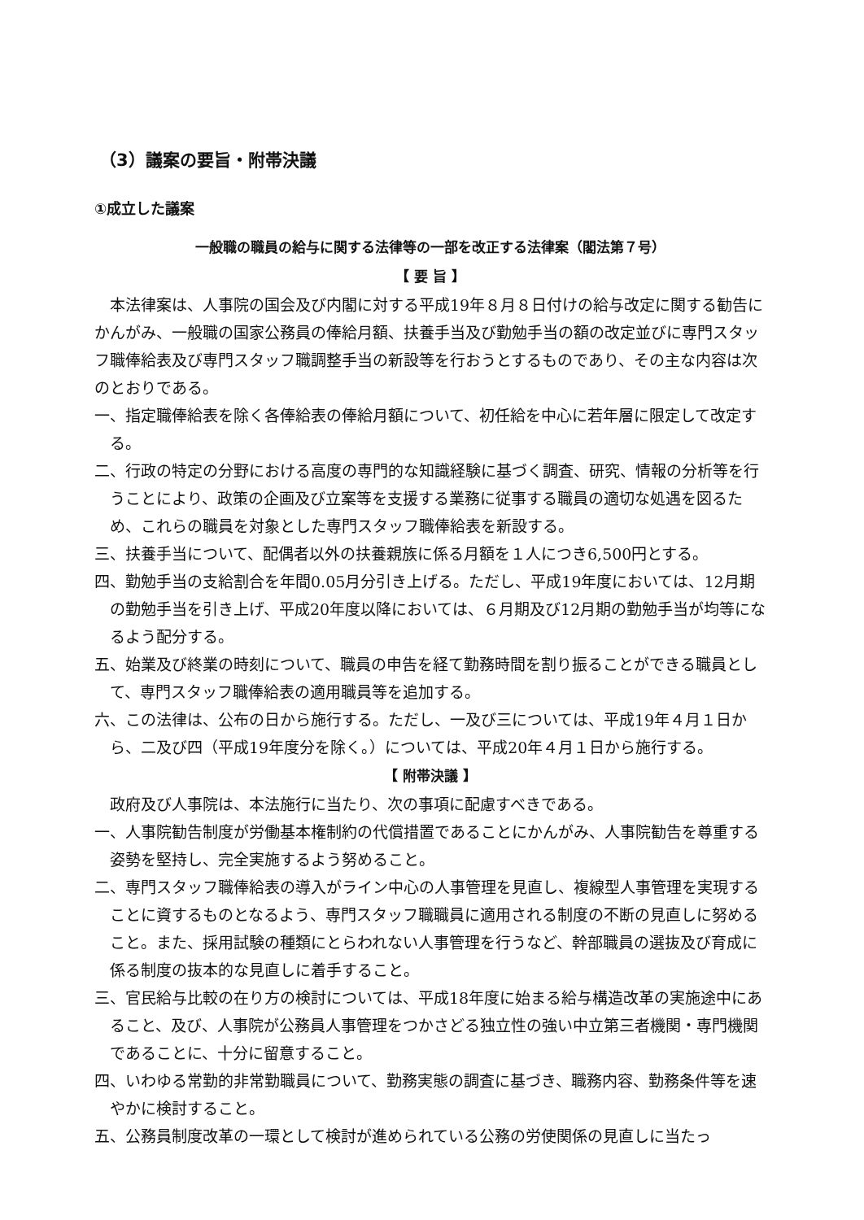（3）議案の要旨・附帯決議
①成立した議案
一般職の職員の給与に関する法律等の一部を改正する法律案（閣法第７号）
【 要 旨 】
本法律案は、人事院の国会及び内閣に対する平成19年８月８日付けの給与改定に関する勧告にかんがみ、一般職の国家公務員の俸給月額、扶養手当及び勤勉手当の額の改定並びに専門スタッフ職俸給表及び専門スタッフ職調整手当の新設等を行おうとするものであり、その主な内容は次のとおりである。
一、指定職俸給表を除く各俸給表の俸給月額について、初任給を中心に若年層に限定して改定する。
二、行政の特定の分野における高度の専門的な知識経験に基づく調査、研究、情報の分析等を行うことにより、政策の企画及び立案等を支援する業務に従事する職員の適切な処遇を図るため、これらの職員を対象とした専門スタッフ職俸給表を新設する。
三、扶養手当について、配偶者以外の扶養親族に係る月額を１人につき6,500円とする。
四、勤勉手当の支給割合を年間0.05月分引き上げる。ただし、平成19年度においては、12月期の勤勉手当を引き上げ、平成20年度以降においては、６月期及び12月期の勤勉手当が均等になるよう配分する。
五、始業及び終業の時刻について、職員の申告を経て勤務時間を割り振ることができる職員として、専門スタッフ職俸給表の適用職員等を追加する。
六、この法律は、公布の日から施行する。ただし、一及び三については、平成19年４月１日から、二及び四（平成19年度分を除く。）については、平成20年４月１日から施行する。
【 附帯決議 】
政府及び人事院は、本法施行に当たり、次の事項に配慮すべきである。
一、人事院勧告制度が労働基本権制約の代償措置であることにかんがみ、人事院勧告を尊重する姿勢を堅持し、完全実施するよう努めること。
二、専門スタッフ職俸給表の導入がライン中心の人事管理を見直し、複線型人事管理を実現することに資するものとなるよう、専門スタッフ職職員に適用される制度の不断の見直しに努めること。また、採用試験の種類にとらわれない人事管理を行うなど、幹部職員の選抜及び育成に係る制度の抜本的な見直しに着手すること。
三、官民給与比較の在り方の検討については、平成18年度に始まる給与構造改革の実施途中にあること、及び、人事院が公務員人事管理をつかさどる独立性の強い中立第三者機関・専門機関であることに、十分に留意すること。
四、いわゆる常勤的非常勤職員について、勤務実態の調査に基づき、職務内容、勤務条件等を速やかに検討すること。
五、公務員制度改革の一環として検討が進められている公務の労使関係の見直しに当たっ